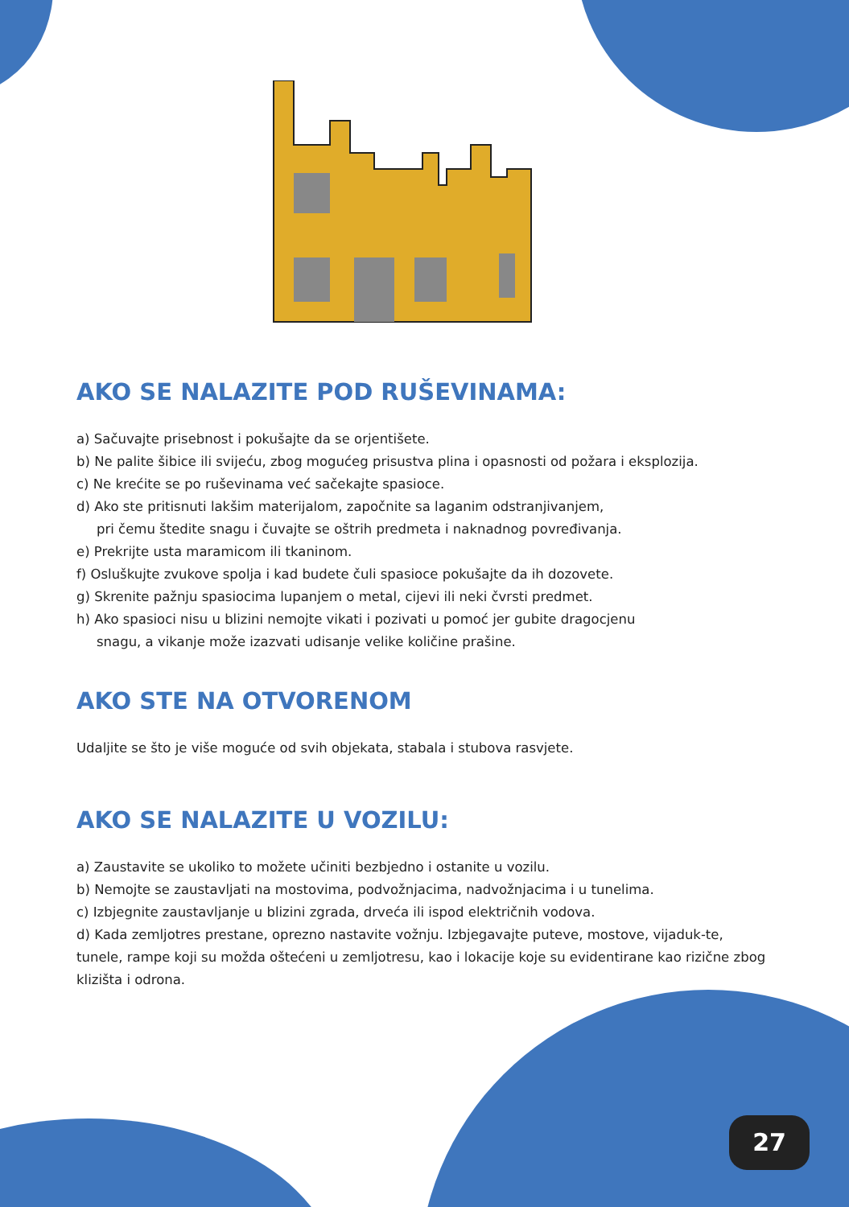AKO SE NALAZITE POD RUŠEVINAMA:
a) Sačuvajte prisebnost i pokušajte da se orjentišete.
b) Ne palite šibice ili svijeću, zbog mogućeg prisustva plina i opasnosti od požara i eksplozija.
c) Ne krećite se po ruševinama već sačekajte spasioce.
d) Ako ste pritisnuti lakšim materijalom, započnite sa laganim odstranjivanjem,
pri čemu štedite snagu i čuvajte se oštrih predmeta i naknadnog povređivanja.
e) Prekrijte usta maramicom ili tkaninom.
f) Osluškujte zvukove spolja i kad budete čuli spasioce pokušajte da ih dozovete.
g) Skrenite pažnju spasiocima lupanjem o metal, cijevi ili neki čvrsti predmet.
h) Ako spasioci nisu u blizini nemojte vikati i pozivati u pomoć jer gubite dragocjenu
snagu, a vikanje može izazvati udisanje velike količine prašine.
AKO STE NA OTVORENOM
Udaljite se što je više moguće od svih objekata, stabala i stubova rasvjete.
AKO SE NALAZITE U VOZILU:
a) Zaustavite se ukoliko to možete učiniti bezbjedno i ostanite u vozilu.
b) Nemojte se zaustavljati na mostovima, podvožnjacima, nadvožnjacima i u tunelima.
c) Izbjegnite zaustavljanje u blizini zgrada, drveća ili ispod električnih vodova.
d) Kada zemljotres prestane, oprezno nastavite vožnju. Izbjegavajte puteve, mostove, vijaduk-te, tunele, rampe koji su možda oštećeni u zemljotresu, kao i lokacije koje su evidentirane kao rizične zbog klizišta i odrona.
27